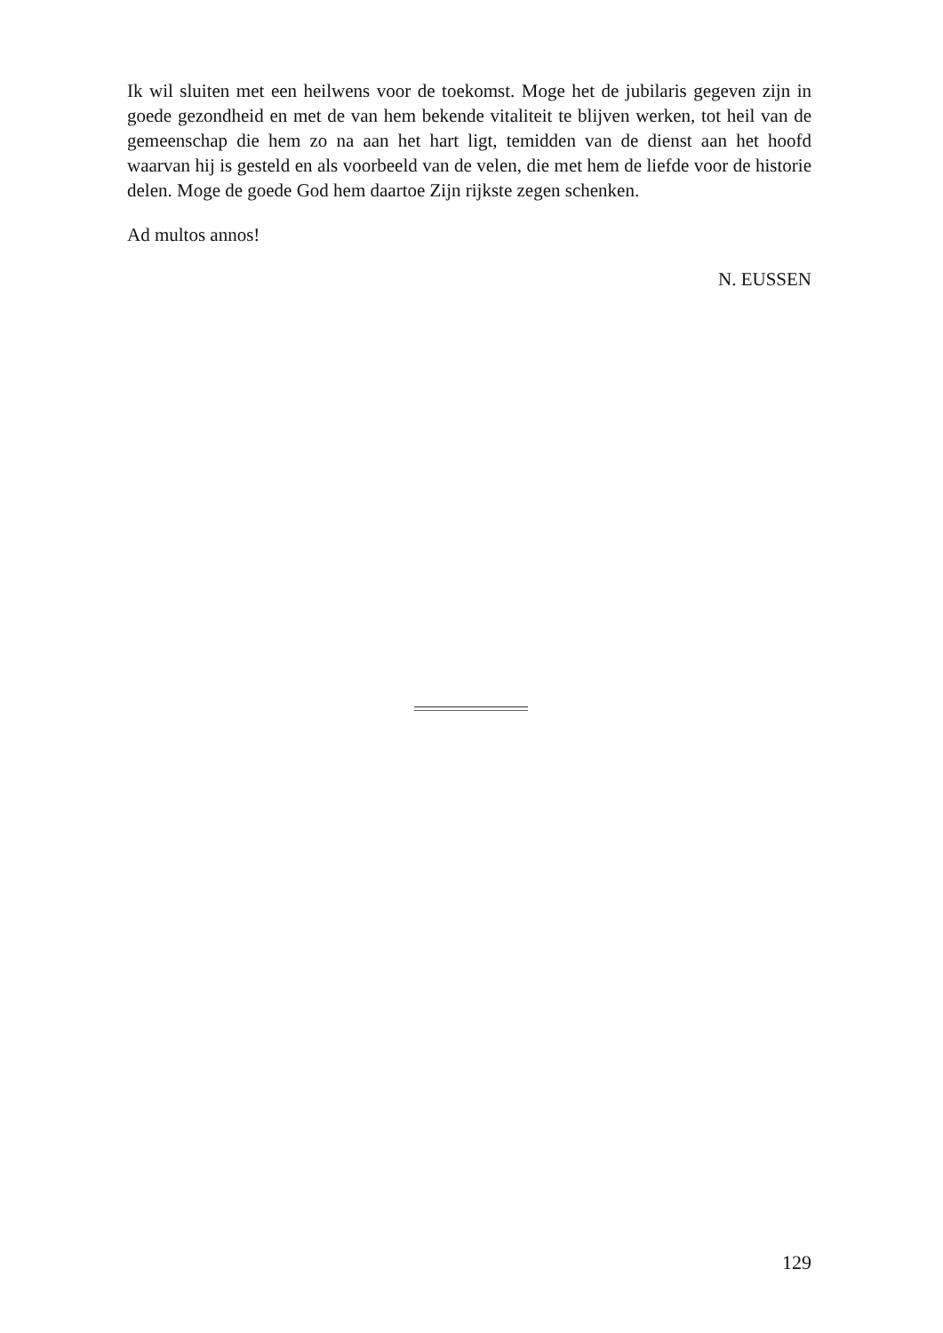Ik wil sluiten met een heilwens voor de toekomst. Moge het de jubilaris gegeven zijn in goede gezondheid en met de van hem bekende vitaliteit te blijven werken, tot heil van de gemeenschap die hem zo na aan het hart ligt, temidden van de dienst aan het hoofd waarvan hij is gesteld en als voorbeeld van de velen, die met hem de liefde voor de historie delen. Moge de goede God hem daartoe Zijn rijkste zegen schenken.
Ad multos annos!
N. EUSSEN
129